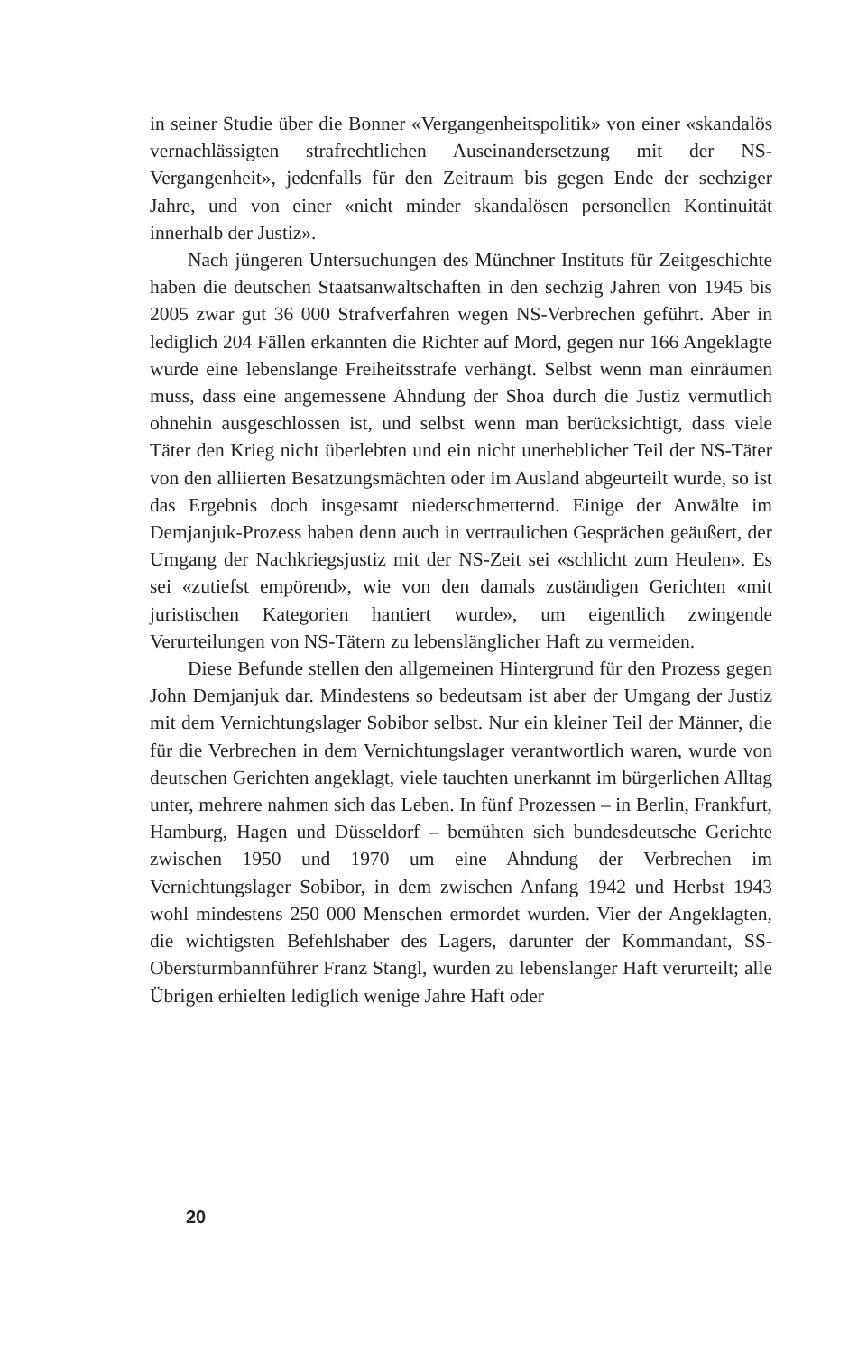in seiner Studie über die Bonner «Vergangenheitspolitik» von einer «skandalös vernachlässigten strafrechtlichen Auseinandersetzung mit der NS-Vergangenheit», jedenfalls für den Zeitraum bis gegen Ende der sechziger Jahre, und von einer «nicht minder skandalösen personellen Kontinuität innerhalb der Justiz».
Nach jüngeren Untersuchungen des Münchner Instituts für Zeitgeschichte haben die deutschen Staatsanwaltschaften in den sechzig Jahren von 1945 bis 2005 zwar gut 36 000 Strafverfahren wegen NS-Verbrechen geführt. Aber in lediglich 204 Fällen erkannten die Richter auf Mord, gegen nur 166 Angeklagte wurde eine lebenslange Freiheitsstrafe verhängt. Selbst wenn man einräumen muss, dass eine angemessene Ahndung der Shoa durch die Justiz vermutlich ohnehin ausgeschlossen ist, und selbst wenn man berücksichtigt, dass viele Täter den Krieg nicht überlebten und ein nicht unerheblicher Teil der NS-Täter von den alliierten Besatzungsmächten oder im Ausland abgeurteilt wurde, so ist das Ergebnis doch insgesamt niederschmetternd. Einige der Anwälte im Demjanjuk-Prozess haben denn auch in vertraulichen Gesprächen geäußert, der Umgang der Nachkriegsjustiz mit der NS-Zeit sei «schlicht zum Heulen». Es sei «zutiefst empörend», wie von den damals zuständigen Gerichten «mit juristischen Kategorien hantiert wurde», um eigentlich zwingende Verurteilungen von NS-Tätern zu lebenslänglicher Haft zu vermeiden.
Diese Befunde stellen den allgemeinen Hintergrund für den Prozess gegen John Demjanjuk dar. Mindestens so bedeutsam ist aber der Umgang der Justiz mit dem Vernichtungslager Sobibor selbst. Nur ein kleiner Teil der Männer, die für die Verbrechen in dem Vernichtungslager verantwortlich waren, wurde von deutschen Gerichten angeklagt, viele tauchten unerkannt im bürgerlichen Alltag unter, mehrere nahmen sich das Leben. In fünf Prozessen – in Berlin, Frankfurt, Hamburg, Hagen und Düsseldorf – bemühten sich bundesdeutsche Gerichte zwischen 1950 und 1970 um eine Ahndung der Verbrechen im Vernichtungslager Sobibor, in dem zwischen Anfang 1942 und Herbst 1943 wohl mindestens 250 000 Menschen ermordet wurden. Vier der Angeklagten, die wichtigsten Befehlshaber des Lagers, darunter der Kommandant, SS-Obersturmbannführer Franz Stangl, wurden zu lebenslanger Haft verurteilt; alle Übrigen erhielten lediglich wenige Jahre Haft oder
20